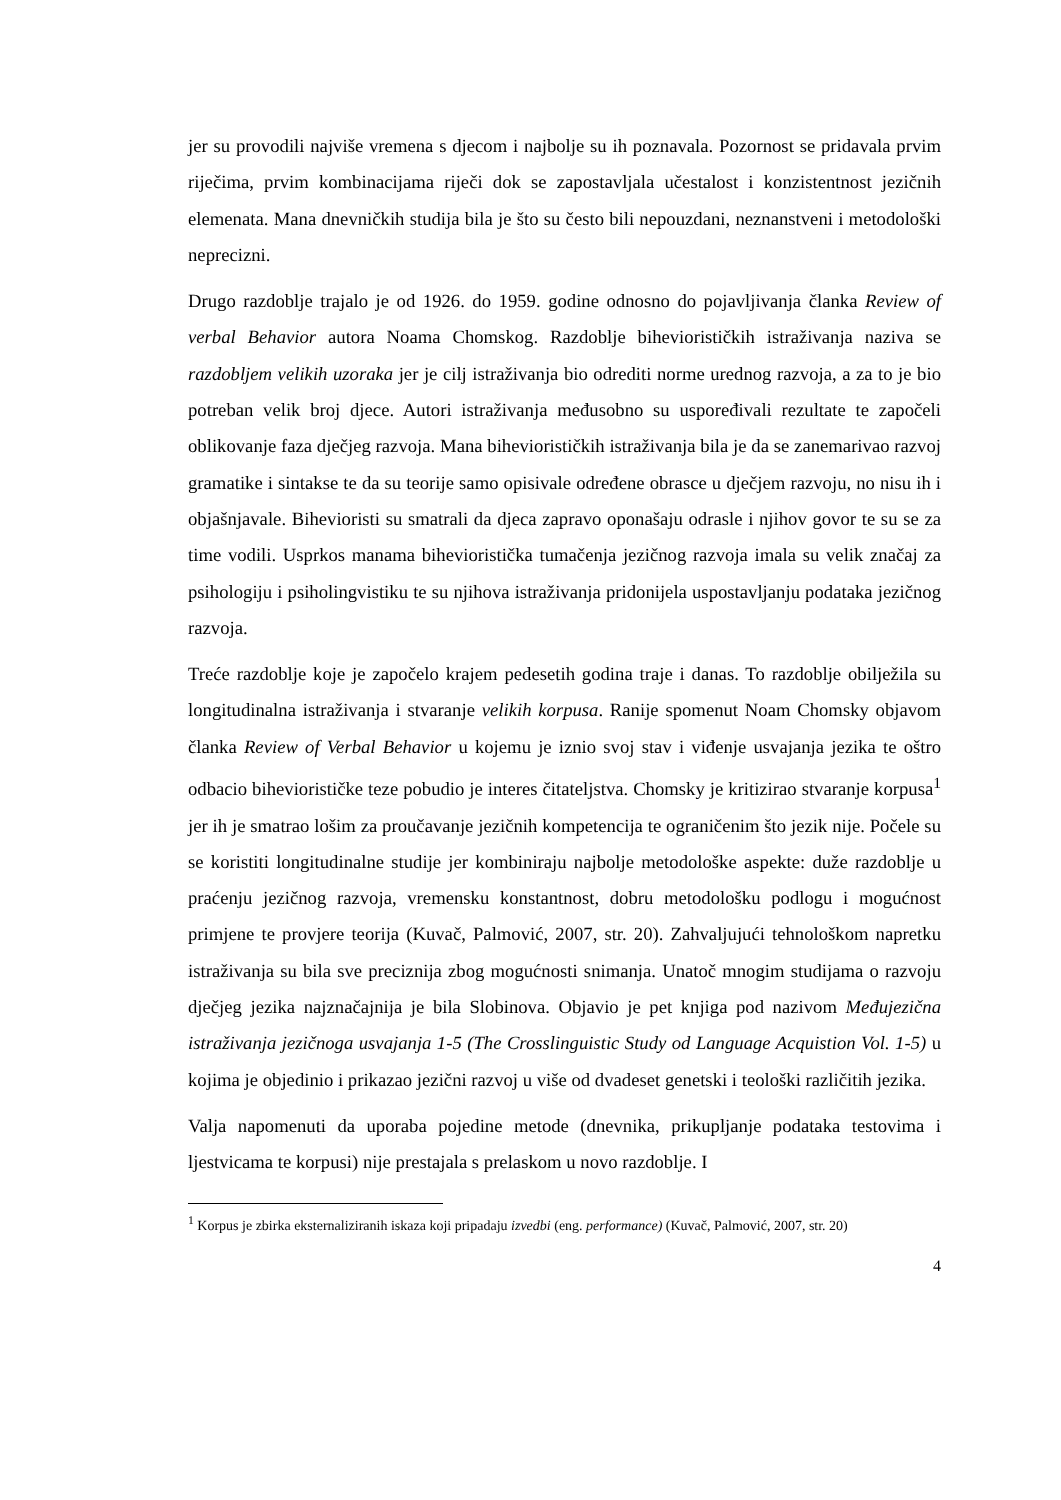jer su provodili najviše vremena s djecom i najbolje su ih poznavala. Pozornost se pridavala prvim riječima, prvim kombinacijama riječi dok se zapostavljala učestalost i konzistentnost jezičnih elemenata. Mana dnevničkih studija bila je što su često bili nepouzdani, neznanstveni i metodološki neprecizni.
Drugo razdoblje trajalo je od 1926. do 1959. godine odnosno do pojavljivanja članka Review of verbal Behavior autora Noama Chomskog. Razdoblje biheviorističkih istraživanja naziva se razdobljem velikih uzoraka jer je cilj istraživanja bio odrediti norme urednog razvoja, a za to je bio potreban velik broj djece. Autori istraživanja međusobno su uspoređivali rezultate te započeli oblikovanje faza dječjeg razvoja. Mana biheviorističkih istraživanja bila je da se zanemarivao razvoj gramatike i sintakse te da su teorije samo opisivale određene obrasce u dječjem razvoju, no nisu ih i objašnjavale. Bihevioristi su smatrali da djeca zapravo oponašaju odrasle i njihov govor te su se za time vodili. Usprkos manama bihevioristička tumačenja jezičnog razvoja imala su velik značaj za psihologiju i psiholingvistiku te su njihova istraživanja pridonijela uspostavljanju podataka jezičnog razvoja.
Treće razdoblje koje je započelo krajem pedesetih godina traje i danas. To razdoblje obilježila su longitudinalna istraživanja i stvaranje velikih korpusa. Ranije spomenut Noam Chomsky objavom članka Review of Verbal Behavior u kojemu je iznio svoj stav i viđenje usvajanja jezika te oštro odbacio biheviorističke teze pobudio je interes čitateljstva. Chomsky je kritizirao stvaranje korpusa<sup>1</sup> jer ih je smatrao lošim za proučavanje jezičnih kompetencija te ograničenim što jezik nije. Počele su se koristiti longitudinalne studije jer kombiniraju najbolje metodološke aspekte: duže razdoblje u praćenju jezičnog razvoja, vremensku konstantnost, dobru metodološku podlogu i mogućnost primjene te provjere teorija (Kuvač, Palmović, 2007, str. 20). Zahvaljujući tehnološkom napretku istraživanja su bila sve preciznija zbog mogućnosti snimanja. Unatoč mnogim studijama o razvoju dječjeg jezika najznačajnija je bila Slobinova. Objavio je pet knjiga pod nazivom Međujezična istraživanja jezičnoga usvajanja 1-5 (The Crosslinguistic Study od Language Acquistion Vol. 1-5) u kojima je objedinio i prikazao jezični razvoj u više od dvadeset genetski i teološki različitih jezika.
Valja napomenuti da uporaba pojedine metode (dnevnika, prikupljanje podataka testovima i ljestvicama te korpusi) nije prestajala s prelaskom u novo razdoblje. I
<sup>1</sup> Korpus je zbirka eksternaliziranih iskaza koji pripadaju izvedbi (eng. performance) (Kuvač, Palmović, 2007, str. 20)
4